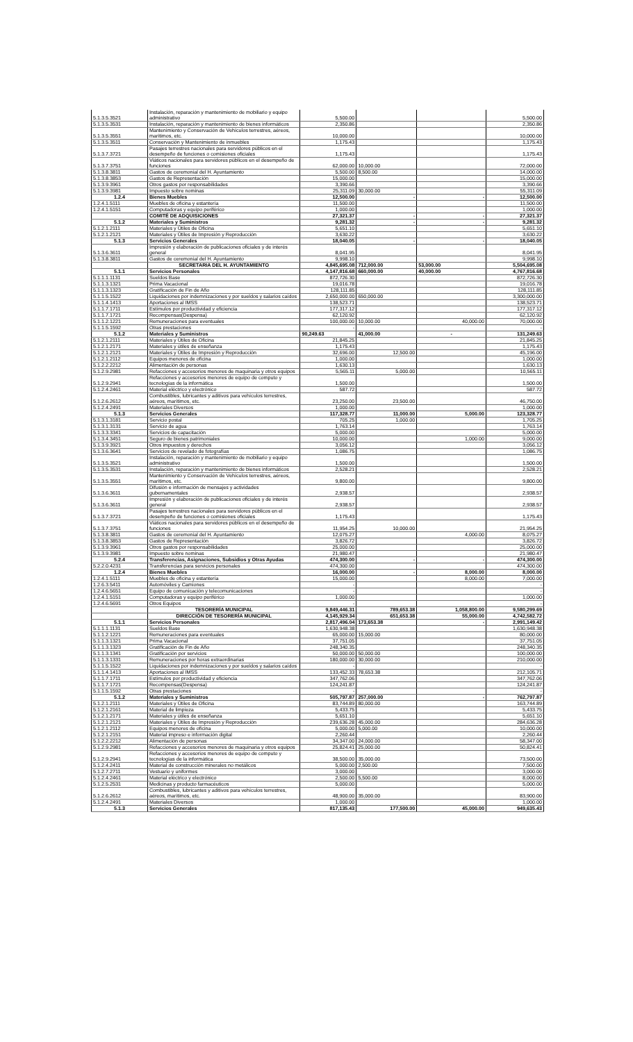| 5.1.3.5.3521 | Instalación, reparación y mantenimiento de mobiliario y equipo administrativo | 5,500.00 | | | 5,500.00 |
| 5.1.3.5.3531 | Instalación, reparación y mantenimiento de bienes informáticos | 2,350.86 | | | 2,350.86 |
| 5.1.3.5.3551 | Mantenimiento y Conservación de Vehículos terrestres, aéreos, marítimos, etc. | 10,000.00 | | | 10,000.00 |
| 5.1.3.5.3511 | Conservación y Mantenimiento de inmuebles | 1,175.43 | | | 1,175.43 |
| 5.1.3.7.3721 | Pasajes terrestres nacionales para servidores públicos en el desempeño de funciones o comisiones oficiales | 1,175.43 | | | 1,175.43 |
| 5.1.3.7.3751 | Viáticos nacionales para servidores públicos en el desempeño de funciones | 62,000.00 | 10,000.00 | | 72,000.00 |
| 5.1.3.8.3811 | Gastos de ceremonial del H. Ayuntamiento | 5,500.00 | 8,500.00 | | 14,000.00 |
| 5.1.3.8.3853 | Gastos de Representación | 15,000.00 | | | 15,000.00 |
| 5.1.3.9.3961 | Otros gastos por responsabilidades | 3,390.66 | | | 3,390.66 |
| 5.1.3.9.3981 | Impuesto sobre nominas | 25,311.09 | 30,000.00 | | 55,311.09 |
| 1.2.4 | Bienes Muebles | 12,500.00 | - | - | 12,500.00 |
| 1.2.4.1.5111 | Muebles de oficina y estantería | 11,500.00 | | | 11,500.00 |
| 1.2.4.1.5151 | Computadoras y equipo periférico | 1,000.00 | | | 1,000.00 |
| | COMITÉ DE ADQUISICIONES | 27,321.37 | - | - | 27,321.37 |
| 5.1.2 | Materiales y Suministros | 9,281.32 | - | - | 9,281.32 |
| 5.1.2.1.2111 | Materiales y Útiles de Oficina | 5,651.10 | | | 5,651.10 |
| 5.1.2.1.2121 | Materiales y Útiles de Impresión y Reproducción | 3,630.22 | | | 3,630.22 |
| 5.1.3 | Servicios Generales | 18,040.05 | - | - | 18,040.05 |
| 5.1.3.6.3611 | Impresión y elaboración de publicaciones oficiales y de interés general | 8,041.95 | | | 8,041.95 |
| 5.1.3.8.3811 | Gastos de ceremonial del H. Ayuntamiento | 9,998.10 | | | 9,998.10 |
| | SECRETARIA DEL H. AYUNTAMIENTO | 4,845,695.08 | 712,000.00 | 53,000.00 | 5,504,695.08 |
| 5.1.1 | Servicios Personales | 4,147,816.68 | 660,000.00 | 40,000.00 | 4,767,816.68 |
| 5.1.1.1.1131 | Sueldos Base | 872,726.30 | | | 872,726.30 |
| 5.1.1.3.1321 | Prima Vacacional | 19,016.78 | | | 19,016.78 |
| 5.1.1.3.1323 | Gratificación de Fin de Año | 128,111.85 | | | 128,111.85 |
| 5.1.1.5.1522 | Liquidaciones por indemnizaciones y por sueldos y salarios caídos | 2,650,000.00 | 650,000.00 | | 3,300,000.00 |
| 5.1.1.4.1413 | Aportaciones al IMSS | 138,523.71 | | | 138,523.71 |
| 5.1.1.7.1711 | Estímulos por productividad y eficiencia | 177,317.12 | | | 177,317.12 |
| 5.1.1.7.1721 | Recompensas(Despensa) | 62,120.92 | | | 62,120.92 |
| 5.1.1.2.1221 | Remuneraciones para eventuales | 100,000.00 | 10,000.00 | 40,000.00 | 70,000.00 |
| 5.1.1.5.1592 | Otras prestaciones | - | | | - |
| 5.1.2 | Materiales y Suministros | 90,249.63 | 41,000.00 | - | 131,249.63 |
| 5.1.2.1.2111 | Materiales y Útiles de Oficina | 21,845.25 | | | 21,845.25 |
| 5.1.2.1.2171 | Materiales y útiles de enseñanza | 1,175.43 | | | 1,175.43 |
| 5.1.2.1.2121 | Materiales y Útiles de Impresión y Reproducción | 32,696.00 | 12,500.00 | | 45,196.00 |
| 5.1.2.1.2112 | Equipos menores de oficina | 1,000.00 | | | 1,000.00 |
| 5.1.2.2.2212 | Alimentación de personas | 1,630.13 | | | 1,630.13 |
| 5.1.2.9.2981 | Refacciones y accesorios menores de maquinaria y otros equipos | 5,565.11 | 5,000.00 | | 10,565.11 |
| 5.1.2.9.2941 | Refacciones y accesorios menores de equipo de computo y tecnologías de la informática | 1,500.00 | | | 1,500.00 |
| 5.1.2.4.2461 | Material eléctrico y electrónico | 587.72 | | | 587.72 |
| 5.1.2.6.2612 | Combustibles, lubricantes y aditivos para vehículos terrestres, aéreos, marítimos, etc. | 23,250.00 | 23,500.00 | | 46,750.00 |
| 5.1.2.4.2491 | Materiales Diversos | 1,000.00 | | | 1,000.00 |
| 5.1.3 | Servicios Generales | 117,328.77 | 11,000.00 | 5,000.00 | 123,328.77 |
| 5.1.3.1.3181 | Servicio postal | 705.25 | 1,000.00 | | 1,705.25 |
| 5.1.3.1.3131 | Servicio de agua | 1,763.14 | | | 1,763.14 |
| 5.1.3.3.3341 | Servicios de capacitación | 5,000.00 | | | 5,000.00 |
| 5.1.3.4.3451 | Seguro de bienes patrimoniales | 10,000.00 | | 1,000.00 | 9,000.00 |
| 5.1.3.9.3921 | Otros impuestos y derechos | 3,056.12 | | | 3,056.12 |
| 5.1.3.6.3641 | Servicios de revelado de fotografías | 1,086.75 | | | 1,086.75 |
| 5.1.3.5.3521 | Instalación, reparación y mantenimiento de mobiliario y equipo administrativo | 1,500.00 | | | 1,500.00 |
| 5.1.3.5.3531 | Instalación, reparación y mantenimiento de bienes informáticos | 2,528.21 | | | 2,528.21 |
| 5.1.3.5.3551 | Mantenimiento y Conservación de Vehículos terrestres, aéreos, marítimos, etc. | 9,800.00 | | | 9,800.00 |
| 5.1.3.6.3611 | Difusión e información de mensajes y actividades gubernamentales | 2,938.57 | | | 2,938.57 |
| 5.1.3.6.3611 | Impresión y elaboración de publicaciones oficiales y de interés general | 2,938.57 | | | 2,938.57 |
| 5.1.3.7.3721 | Pasajes terrestres nacionales para servidores públicos en el desempeño de funciones o comisiones oficiales | 1,175.43 | | | 1,175.43 |
| 5.1.3.7.3751 | Viáticos nacionales para servidores públicos en el desempeño de funciones | 11,954.25 | 10,000.00 | | 21,954.25 |
| 5.1.3.8.3811 | Gastos de ceremonial del H. Ayuntamiento | 12,075.27 | | 4,000.00 | 8,075.27 |
| 5.1.3.8.3853 | Gastos de Representación | 3,826.72 | | | 3,826.72 |
| 5.1.3.9.3961 | Otros gastos por responsabilidades | 25,000.00 | | | 25,000.00 |
| 5.1.3.9.3981 | Impuesto sobre nominas | 21,980.47 | | | 21,980.47 |
| 5.2.4 | Transferencias, Asignaciones, Subsidios y Otras Ayudas | 474,300.00 | - | - | 474,300.00 |
| 5.2.2.0.4231 | Transferencias para servicios personales | 474,300.00 | | | 474,300.00 |
| 1.2.4 | Bienes Muebles | 16,000.00 | - | 8,000.00 | 8,000.00 |
| 1.2.4.1.5111 | Muebles de oficina y estantería | 15,000.00 | | 8,000.00 | 7,000.00 |
| 1.2.6.3.5411 | Automóviles y Camiones | - | | | - |
| 1.2.4.6.5651 | Equipo de comunicación y telecomunicaciones | - | | | - |
| 1.2.4.1.5151 | Computadoras y equipo periférico | 1,000.00 | | | 1,000.00 |
| 1.2.4.6.5691 | Otros Equipos | - | | | - |
| | TESORERÍA MUNICIPAL | 9,849,446.31 | 789,653.38 | 1,058,800.00 | 9,580,299.69 |
| | DIRECCIÓN DE TESORERÍA MUNICIPAL | 4,145,929.34 | 651,653.38 | 55,000.00 | 4,742,582.72 |
| 5.1.1 | Servicios Personales | 2,817,496.04 | 173,653.38 | - | 2,991,149.42 |
| 5.1.1.1.1131 | Sueldos Base | 1,630,948.38 | | | 1,630,948.38 |
| 5.1.1.2.1221 | Remuneraciones para eventuales | 65,000.00 | 15,000.00 | | 80,000.00 |
| 5.1.1.3.1321 | Prima Vacacional | 37,751.05 | | | 37,751.05 |
| 5.1.1.3.1323 | Gratificación de Fin de Año | 248,340.35 | | | 248,340.35 |
| 5.1.1.3.1341 | Gratificación por servicios | 50,000.00 | 50,000.00 | | 100,000.00 |
| 5.1.1.3.1331 | Remuneraciones por horas extraordinarias | 180,000.00 | 30,000.00 | | 210,000.00 |
| 5.1.1.5.1522 | Liquidaciones por indemnizaciones y por sueldos y salarios caídos | - | | | - |
| 5.1.1.4.1413 | Aportaciones al IMSS | 133,452.33 | 78,653.38 | | 212,105.71 |
| 5.1.1.7.1711 | Estímulos por productividad y eficiencia | 347,762.06 | | | 347,762.06 |
| 5.1.1.7.1721 | Recompensas(Despensa) | 124,241.87 | | | 124,241.87 |
| 5.1.1.5.1592 | Otras prestaciones | - | | | - |
| 5.1.2 | Materiales y Suministros | 505,797.87 | 257,000.00 | - | 762,797.87 |
| 5.1.2.1.2111 | Materiales y Útiles de Oficina | 83,744.89 | 80,000.00 | | 163,744.89 |
| 5.1.2.1.2161 | Material de limpieza | 5,433.75 | | | 5,433.75 |
| 5.1.2.1.2171 | Materiales y útiles de enseñanza | 5,651.10 | | | 5,651.10 |
| 5.1.2.1.2121 | Materiales y Útiles de Impresión y Reproducción | 239,636.28 | 45,000.00 | | 284,636.28 |
| 5.1.2.1.2112 | Equipos menores de oficina | 5,000.00 | 5,000.00 | | 10,000.00 |
| 5.1.2.1.2151 | Material impreso e información digital | 2,260.44 | | | 2,260.44 |
| 5.1.2.2.2212 | Alimentación de personas | 34,347.00 | 24,000.00 | | 58,347.00 |
| 5.1.2.9.2981 | Refacciones y accesorios menores de maquinaria y otros equipos | 25,824.41 | 25,000.00 | | 50,824.41 |
| 5.1.2.9.2941 | Refacciones y accesorios menores de equipo de computo y tecnologías de la informática | 38,500.00 | 35,000.00 | | 73,500.00 |
| 5.1.2.4.2411 | Material de construcción minerales no metálicos | 5,000.00 | 2,500.00 | | 7,500.00 |
| 5.1.2.7.2711 | Vestuario y uniformes | 3,000.00 | | | 3,000.00 |
| 5.1.2.4.2461 | Material eléctrico y electrónico | 2,500.00 | 5,500.00 | | 8,000.00 |
| 5.1.2.5.2531 | Medicinas y producto farmacéuticos | 5,000.00 | | | 5,000.00 |
| 5.1.2.6.2612 | Combustibles, lubricantes y aditivos para vehículos terrestres, aéreos, marítimos, etc. | 48,900.00 | 35,000.00 | | 83,900.00 |
| 5.1.2.4.2491 | Materiales Diversos | 1,000.00 | | | 1,000.00 |
| 5.1.3 | Servicios Generales | 817,135.43 | 177,500.00 | 45,000.00 | 949,635.43 |